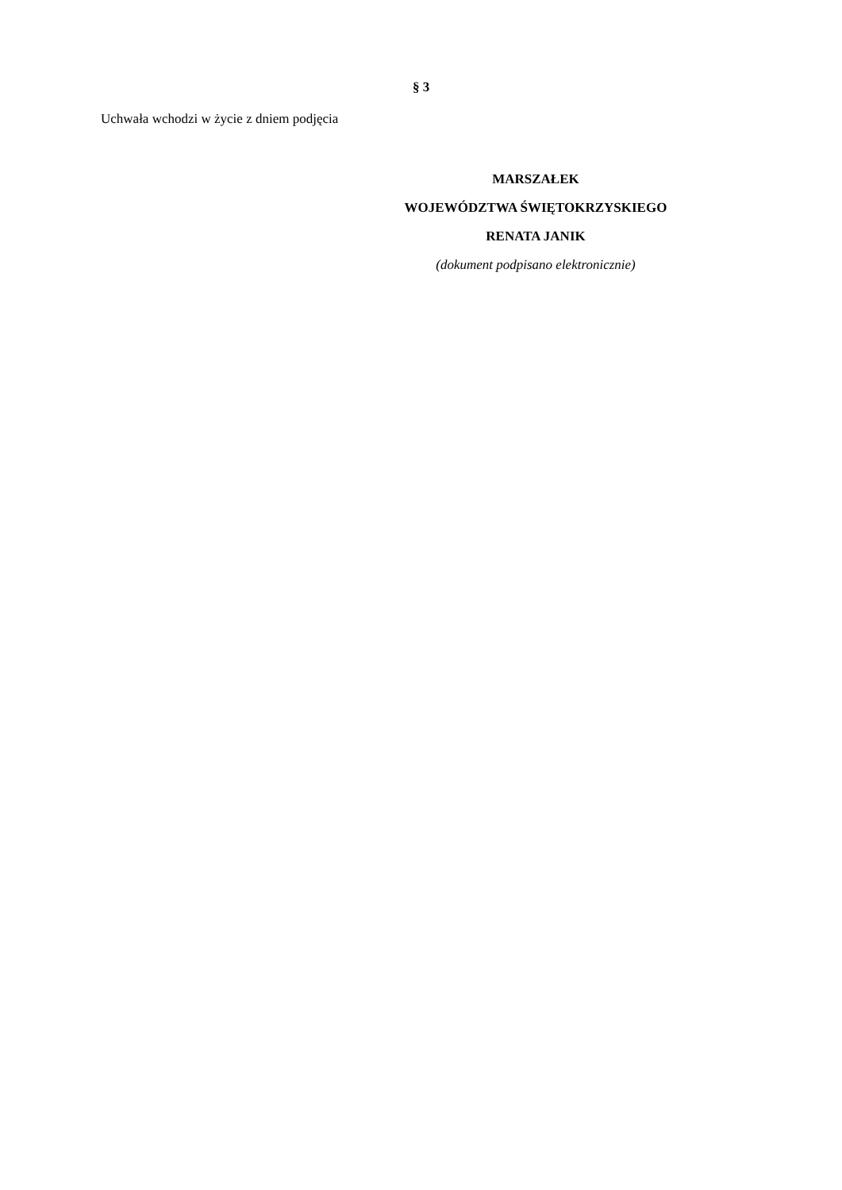§ 3
Uchwała wchodzi w życie z dniem podjęcia
MARSZAŁEK
WOJEWÓDZTWA ŚWIĘTOKRZYSKIEGO
RENATA JANIK
(dokument podpisano elektronicznie)